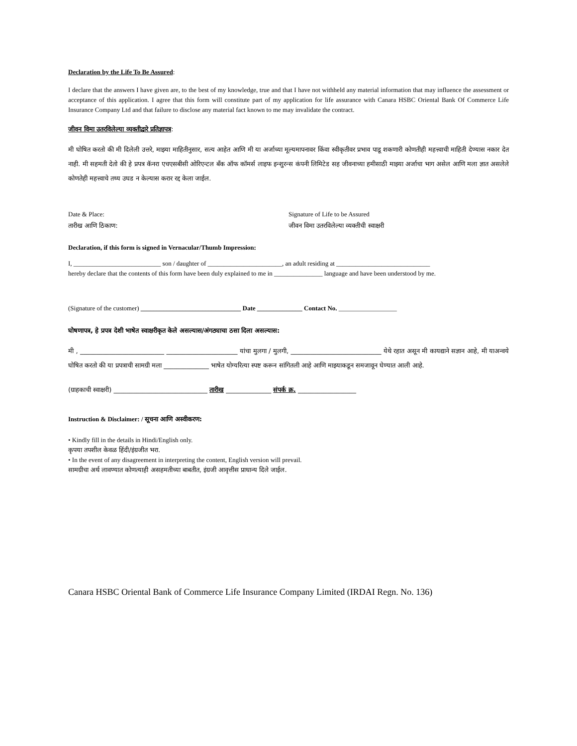Declaration by the Life To Be Assured:
I declare that the answers I have given are, to the best of my knowledge, true and that I have not withheld any material information that may influence the assessment or acceptance of this application. I agree that this form will constitute part of my application for life assurance with Canara HSBC Oriental Bank Of Commerce Life Insurance Company Ltd and that failure to disclose any material fact known to me may invalidate the contract.
जीवन विमा उतरविलेल्या व्यक्तीद्वारे प्रतिज्ञापत्र:
मी घोषित करतो की मी दिलेली उत्तरे, माझ्या माहितीनुसार, सत्य आहेत आणि मी या अर्जाच्या मूल्यमापनावर किंवा स्वीकृतीवर प्रभाव पाडू शकणारी कोणतीही महत्त्वाची माहिती देण्यास नकार देत नाही. मी सहमती देतो की हे प्रपत्र कॅनरा एचएसबीसी ओरिएन्टल बँक ऑफ कॉमर्स लाइफ इन्शुरन्स कंपनी लिमिटेड सह जीवनाच्या हमीसाठी माझ्या अर्जाचा भाग असेल आणि मला ज्ञात असलेले कोणतेही महत्त्वाचे तथ्य उघड न केल्यास करार रद्द केला जाईल.
Date & Place:
तारीख आणि ठिकाण:
Signature of Life to be Assured
जीवन विमा उतरविलेल्या व्यक्तीची स्वाक्षरी
Declaration, if this form is signed in Vernacular/Thumb Impression:
I, ___________________________ son / daughter of _______________________, an adult residing at _____________________________
hereby declare that the contents of this form have been duly explained to me in _______________ language and have been understood by me.
(Signature of the customer) _______________________________ Date ______________ Contact No. __________________
घोषणापत्र, हे प्रपत्र देशी भाषेत स्वाक्षरीकृत केले असल्यास/अंगठ्याचा ठसा दिला असल्यास:
मी , __________________________ ______________________ यांचा मुलगा / मुलगी, ____________________________ येथे रहात असून मी कायद्याने सज्ञान आहे, मी याअन्वये घोषित करतो की या प्रपत्राची सामग्री मला ______________ भाषेत योग्यरित्या स्पष्ट करून सांगितली आहे आणि माझ्याकडून समजावून घेण्यात आली आहे.
(ग्राहकाची स्वाक्षरी) _____________________________ तारीख ______________ संपर्क क्र. __________________
Instruction & Disclaimer: / सूचना आणि अस्वीकरण:
• Kindly fill in the details in Hindi/English only.
कृपया तपशील केवळ हिंदी/इंग्रजीत भरा.
• In the event of any disagreement in interpreting the content, English version will prevail.
सामग्रीचा अर्थ लावण्यात कोणत्याही असहमतीच्या बाबतीत, इंग्रजी आवृत्तीस प्राधान्य दिले जाईल.
Canara HSBC Oriental Bank of Commerce Life Insurance Company Limited (IRDAI Regn. No. 136)